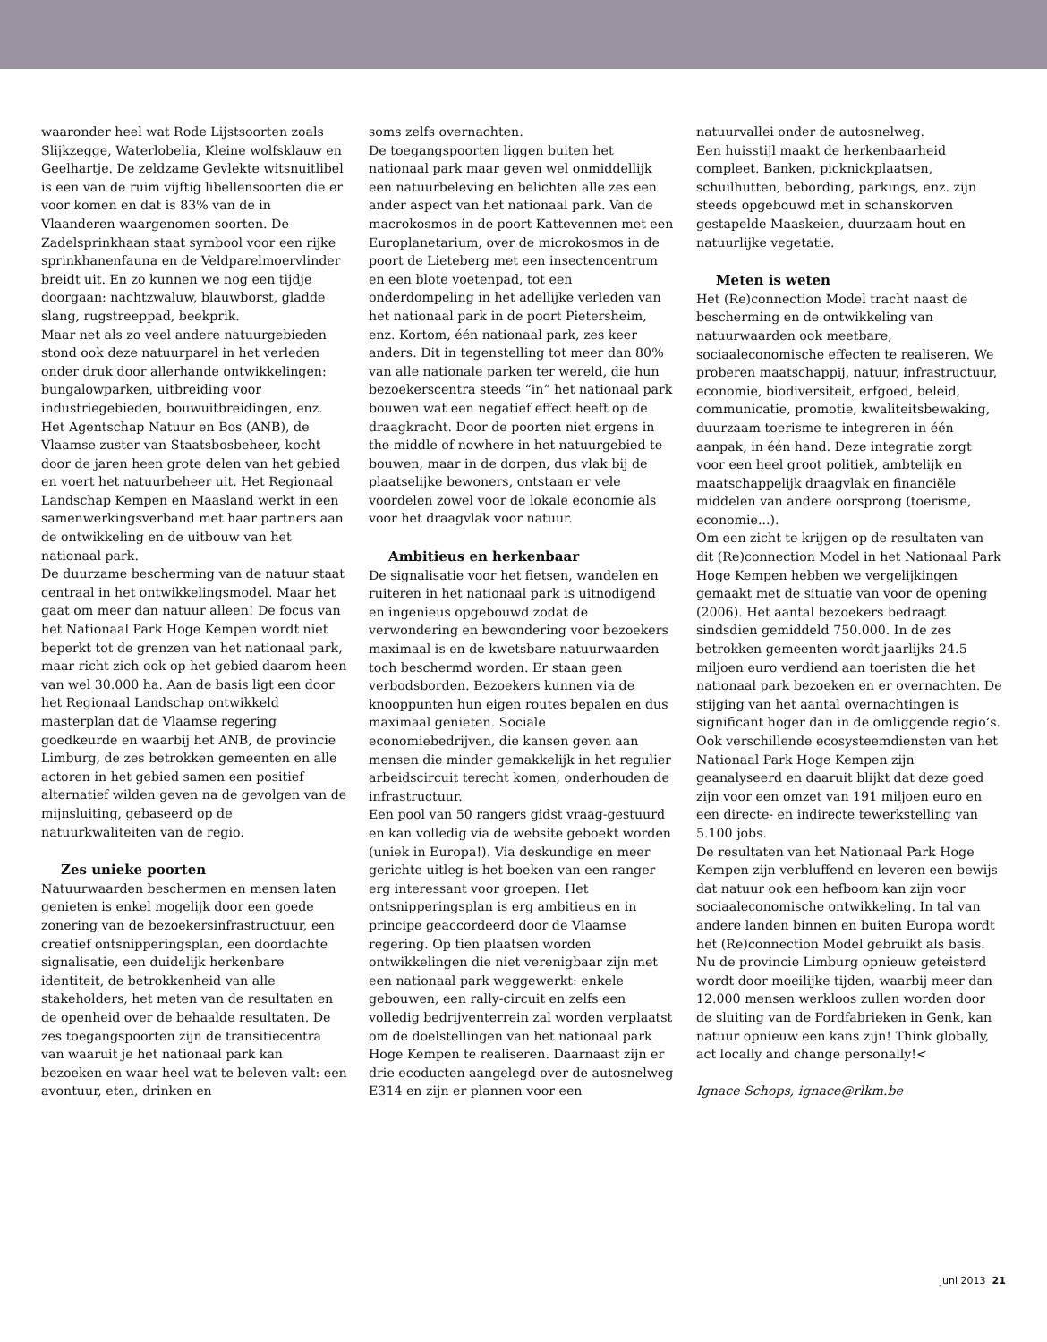waaronder heel wat Rode Lijstsoorten zoals Slijkzegge, Waterlobelia, Kleine wolfsklauw en Geelhartje. De zeldzame Gevlekte witsnuitlibel is een van de ruim vijftig libellensoorten die er voor komen en dat is 83% van de in Vlaanderen waargenomen soorten. De Zadelsprinkhaan staat symbool voor een rijke sprinkhanenfauna en de Veldparelmoervlinder breidt uit. En zo kunnen we nog een tijdje doorgaan: nachtzwaluw, blauwborst, gladde slang, rugstreeppad, beekprik.
Maar net als zo veel andere natuurgebieden stond ook deze natuurparel in het verleden onder druk door allerhande ontwikkelingen: bungalowparken, uitbreiding voor industriegebieden, bouwuitbreidingen, enz. Het Agentschap Natuur en Bos (ANB), de Vlaamse zuster van Staatsbosbeheer, kocht door de jaren heen grote delen van het gebied en voert het natuurbeheer uit. Het Regionaal Landschap Kempen en Maasland werkt in een samenwerkingsverband met haar partners aan de ontwikkeling en de uitbouw van het nationaal park.
De duurzame bescherming van de natuur staat centraal in het ontwikkelingsmodel. Maar het gaat om meer dan natuur alleen! De focus van het Nationaal Park Hoge Kempen wordt niet beperkt tot de grenzen van het nationaal park, maar richt zich ook op het gebied daarom heen van wel 30.000 ha. Aan de basis ligt een door het Regionaal Landschap ontwikkeld masterplan dat de Vlaamse regering goedkeurde en waarbij het ANB, de provincie Limburg, de zes betrokken gemeenten en alle actoren in het gebied samen een positief alternatief wilden geven na de gevolgen van de mijnsluiting, gebaseerd op de natuurkwaliteiten van de regio.
Zes unieke poorten
Natuurwaarden beschermen en mensen laten genieten is enkel mogelijk door een goede zonering van de bezoekersinfrastructuur, een creatief ontsnipperingsplan, een doordachte signalisatie, een duidelijk herkenbare identiteit, de betrokkenheid van alle stakeholders, het meten van de resultaten en de openheid over de behaalde resultaten. De zes toegangspoorten zijn de transitiecentra van waaruit je het nationaal park kan bezoeken en waar heel wat te beleven valt: een avontuur, eten, drinken en
soms zelfs overnachten.
De toegangspoorten liggen buiten het nationaal park maar geven wel onmiddellijk een natuurbeleving en belichten alle zes een ander aspect van het nationaal park. Van de macrokosmos in de poort Kattevennen met een Europlanetarium, over de microkosmos in de poort de Lieteberg met een insectencentrum en een blote voetenpad, tot een onderdompeling in het adellijke verleden van het nationaal park in de poort Pietersheim, enz. Kortom, één nationaal park, zes keer anders. Dit in tegenstelling tot meer dan 80% van alle nationale parken ter wereld, die hun bezoekerscentra steeds “in” het nationaal park bouwen wat een negatief effect heeft op de draagkracht. Door de poorten niet ergens in the middle of nowhere in het natuurgebied te bouwen, maar in de dorpen, dus vlak bij de plaatselijke bewoners, ontstaan er vele voordelen zowel voor de lokale economie als voor het draagvlak voor natuur.
Ambitieus en herkenbaar
De signalisatie voor het fietsen, wandelen en ruiteren in het nationaal park is uitnodigend en ingenieus opgebouwd zodat de verwondering en bewondering voor bezoekers maximaal is en de kwetsbare natuurwaarden toch beschermd worden. Er staan geen verbodsborden. Bezoekers kunnen via de knooppunten hun eigen routes bepalen en dus maximaal genieten. Sociale economiebedrijven, die kansen geven aan mensen die minder gemakkelijk in het regulier arbeidscircuit terecht komen, onderhouden de infrastructuur.
Een pool van 50 rangers gidst vraag-gestuurd en kan volledig via de website geboekt worden (uniek in Europa!). Via deskundige en meer gerichte uitleg is het boeken van een ranger erg interessant voor groepen. Het ontsnipperingsplan is erg ambitieus en in principe geaccordeerd door de Vlaamse regering. Op tien plaatsen worden ontwikkelingen die niet verenigbaar zijn met een nationaal park weggewerkt: enkele gebouwen, een rally-circuit en zelfs een volledig bedrijventerrein zal worden verplaatst om de doelstellingen van het nationaal park Hoge Kempen te realiseren. Daarnaast zijn er drie ecoducten aangelegd over de autosnelweg E314 en zijn er plannen voor een
natuurvallei onder de autosnelweg.
Een huisstijl maakt de herkenbaarheid compleet. Banken, picknickplaatsen, schuilhutten, bebording, parkings, enz. zijn steeds opgebouwd met in schanskorven gestapelde Maaskeien, duurzaam hout en natuurlijke vegetatie.
Meten is weten
Het (Re)connection Model tracht naast de bescherming en de ontwikkeling van natuurwaarden ook meetbare, sociaaleconomische effecten te realiseren. We proberen maatschappij, natuur, infrastructuur, economie, biodiversiteit, erfgoed, beleid, communicatie, promotie, kwaliteitsbewaking, duurzaam toerisme te integreren in één aanpak, in één hand. Deze integratie zorgt voor een heel groot politiek, ambtelijk en maatschappelijk draagvlak en financiële middelen van andere oorsprong (toerisme, economie...).
Om een zicht te krijgen op de resultaten van dit (Re)connection Model in het Nationaal Park Hoge Kempen hebben we vergelijkingen gemaakt met de situatie van voor de opening (2006). Het aantal bezoekers bedraagt sindsdien gemiddeld 750.000. In de zes betrokken gemeenten wordt jaarlijks 24.5 miljoen euro verdiend aan toeristen die het nationaal park bezoeken en er overnachten. De stijging van het aantal overnachtingen is significant hoger dan in de omliggende regio’s. Ook verschillende ecosysteemdiensten van het Nationaal Park Hoge Kempen zijn geanalyseerd en daaruit blijkt dat deze goed zijn voor een omzet van 191 miljoen euro en een directe- en indirecte tewerkstelling van 5.100 jobs.
De resultaten van het Nationaal Park Hoge Kempen zijn verbluffend en leveren een bewijs dat natuur ook een hefboom kan zijn voor sociaaleconomische ontwikkeling. In tal van andere landen binnen en buiten Europa wordt het (Re)connection Model gebruikt als basis. Nu de provincie Limburg opnieuw geteisterd wordt door moeilijke tijden, waarbij meer dan 12.000 mensen werkloos zullen worden door de sluiting van de Fordfabrieken in Genk, kan natuur opnieuw een kans zijn! Think globally, act locally and change personally!<
Ignace Schops, ignace@rlkm.be
juni 2013 21